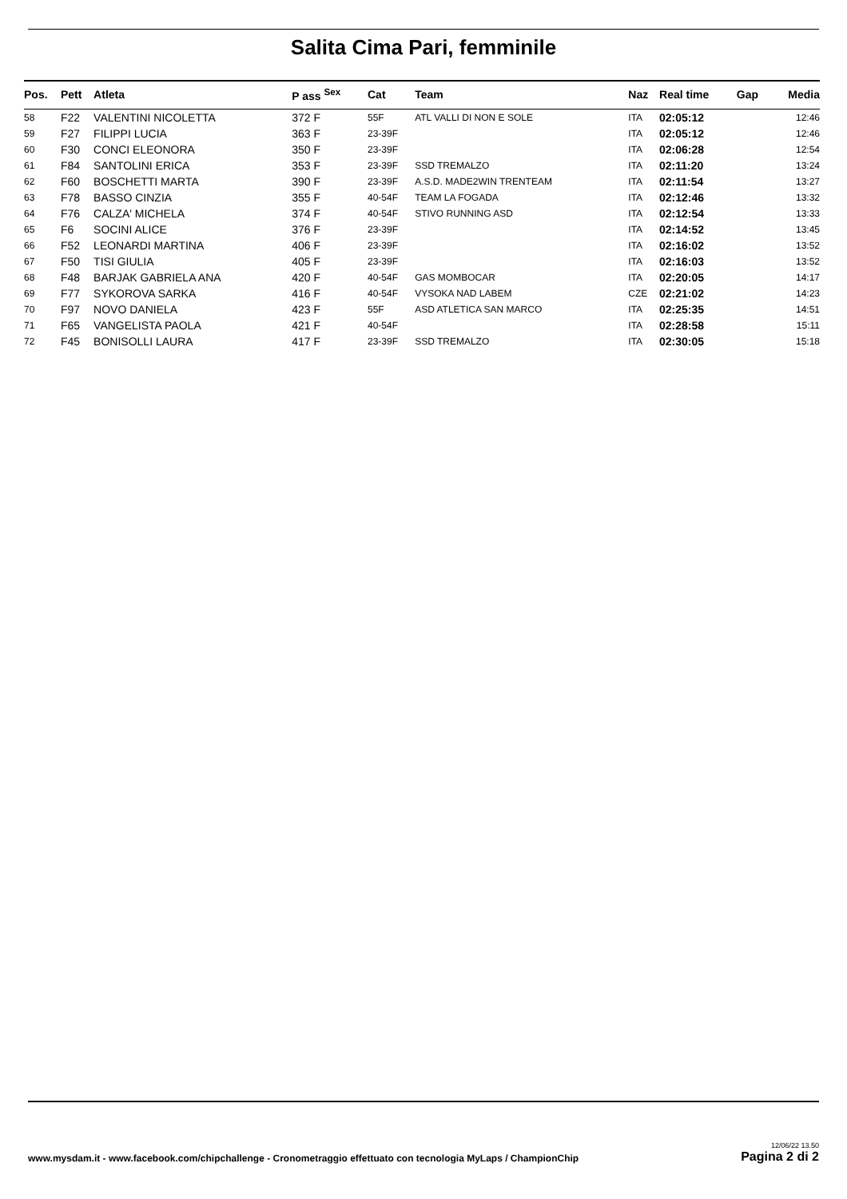Salita Cima Pari, femminile
| Pos. | Pett | Atleta | P ass <sup>Sex</sup> | Cat | Team | Naz | Real time | Gap | Media |
| --- | --- | --- | --- | --- | --- | --- | --- | --- | --- |
| 58 | F22 | VALENTINI NICOLETTA | 372 F | 55F | ATL VALLI DI NON E SOLE | ITA | 02:05:12 | | 12:46 |
| 59 | F27 | FILIPPI LUCIA | 363 F | 23-39F | | ITA | 02:05:12 | | 12:46 |
| 60 | F30 | CONCI ELEONORA | 350 F | 23-39F | | ITA | 02:06:28 | | 12:54 |
| 61 | F84 | SANTOLINI ERICA | 353 F | 23-39F | SSD TREMALZO | ITA | 02:11:20 | | 13:24 |
| 62 | F60 | BOSCHETTI MARTA | 390 F | 23-39F | A.S.D. MADE2WIN TRENTEAM | ITA | 02:11:54 | | 13:27 |
| 63 | F78 | BASSO CINZIA | 355 F | 40-54F | TEAM LA FOGADA | ITA | 02:12:46 | | 13:32 |
| 64 | F76 | CALZA' MICHELA | 374 F | 40-54F | STIVO RUNNING ASD | ITA | 02:12:54 | | 13:33 |
| 65 | F6 | SOCINI ALICE | 376 F | 23-39F | | ITA | 02:14:52 | | 13:45 |
| 66 | F52 | LEONARDI MARTINA | 406 F | 23-39F | | ITA | 02:16:02 | | 13:52 |
| 67 | F50 | TISI GIULIA | 405 F | 23-39F | | ITA | 02:16:03 | | 13:52 |
| 68 | F48 | BARJAK GABRIELA ANA | 420 F | 40-54F | GAS MOMBOCAR | ITA | 02:20:05 | | 14:17 |
| 69 | F77 | SYKOROVA SARKA | 416 F | 40-54F | VYSOKA NAD LABEM | CZE | 02:21:02 | | 14:23 |
| 70 | F97 | NOVO DANIELA | 423 F | 55F | ASD ATLETICA SAN MARCO | ITA | 02:25:35 | | 14:51 |
| 71 | F65 | VANGELISTA PAOLA | 421 F | 40-54F | | ITA | 02:28:58 | | 15:11 |
| 72 | F45 | BONISOLLI LAURA | 417 F | 23-39F | SSD TREMALZO | ITA | 02:30:05 | | 15:18 |
www.mysdam.it - www.facebook.com/chipchallenge - Cronometraggio effettuato con tecnologia MyLaps / ChampionChip 12/06/22 13.50
Pagina 2 di 2